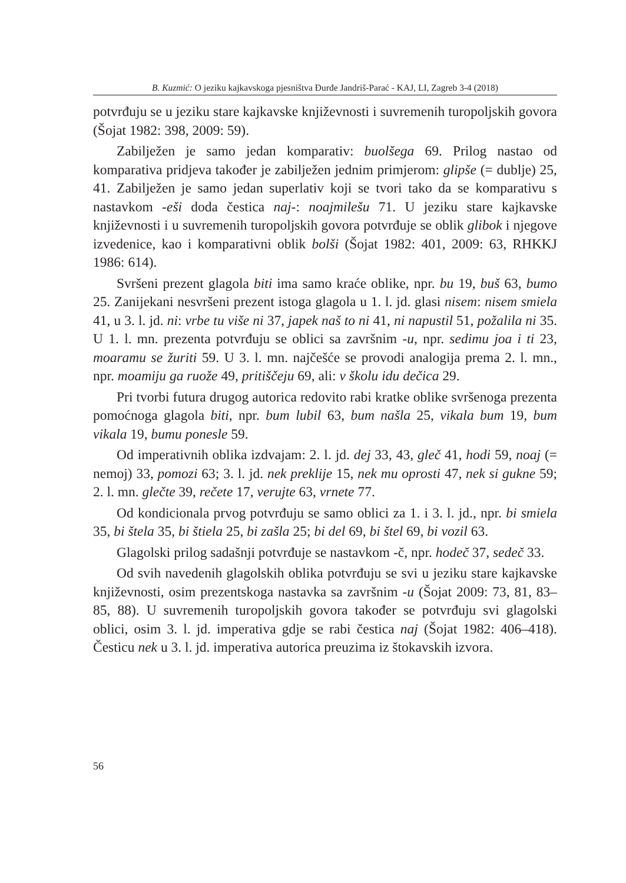B. Kuzmić: O jeziku kajkavskoga pjesništva Đurđe Jandriš-Parać - KAJ, LI, Zagreb 3-4 (2018)
potvrđuju se u jeziku stare kajkavske književnosti i suvremenih turopoljskih govora (Šojat 1982: 398, 2009: 59).
Zabilježen je samo jedan komparativ: buolšega 69. Prilog nastao od komparativa pridjeva također je zabilježen jednim primjerom: glipše (= dublje) 25, 41. Zabilježen je samo jedan superlativ koji se tvori tako da se komparativu s nastavkom -eši doda čestica naj-: noajmilešu 71. U jeziku stare kajkavske književnosti i u suvremenih turopoljskih govora potvrđuje se oblik glibok i njegove izvedenice, kao i komparativni oblik bolši (Šojat 1982: 401, 2009: 63, RHKKJ 1986: 614).
Svršeni prezent glagola biti ima samo kraće oblike, npr. bu 19, buš 63, bumo 25. Zanijekani nesvršeni prezent istoga glagola u 1. l. jd. glasi nisem: nisem smiela 41, u 3. l. jd. ni: vrbe tu više ni 37, japek naš to ni 41, ni napustil 51, požalila ni 35. U 1. l. mn. prezenta potvrđuju se oblici sa završnim -u, npr. sedimu joa i ti 23, moaramu se žuriti 59. U 3. l. mn. najčešće se provodi analogija prema 2. l. mn., npr. moamiju ga ruože 49, pritiščeju 69, ali: v školu idu dečica 29.
Pri tvorbi futura drugog autorica redovito rabi kratke oblike svršenoga prezenta pomoćnoga glagola biti, npr. bum lubil 63, bum našla 25, vikala bum 19, bum vikala 19, bumu ponesle 59.
Od imperativnih oblika izdvajam: 2. l. jd. dej 33, 43, gleč 41, hodi 59, noaj (= nemoj) 33, pomozi 63; 3. l. jd. nek preklije 15, nek mu oprosti 47, nek si gukne 59; 2. l. mn. glečte 39, rečete 17, verujte 63, vrnete 77.
Od kondicionala prvog potvrđuju se samo oblici za 1. i 3. l. jd., npr. bi smiela 35, bi štela 35, bi štiela 25, bi zašla 25; bi del 69, bi štel 69, bi vozil 63.
Glagolski prilog sadašnji potvrđuje se nastavkom -č, npr. hodeč 37, sedeč 33.
Od svih navedenih glagolskih oblika potvrđuju se svi u jeziku stare kajkavske književnosti, osim prezentskoga nastavka sa završnim -u (Šojat 2009: 73, 81, 83–85, 88). U suvremenih turopoljskih govora također se potvrđuju svi glagolski oblici, osim 3. l. jd. imperativa gdje se rabi čestica naj (Šojat 1982: 406–418). Česticu nek u 3. l. jd. imperativa autorica preuzima iz štokavskih izvora.
56